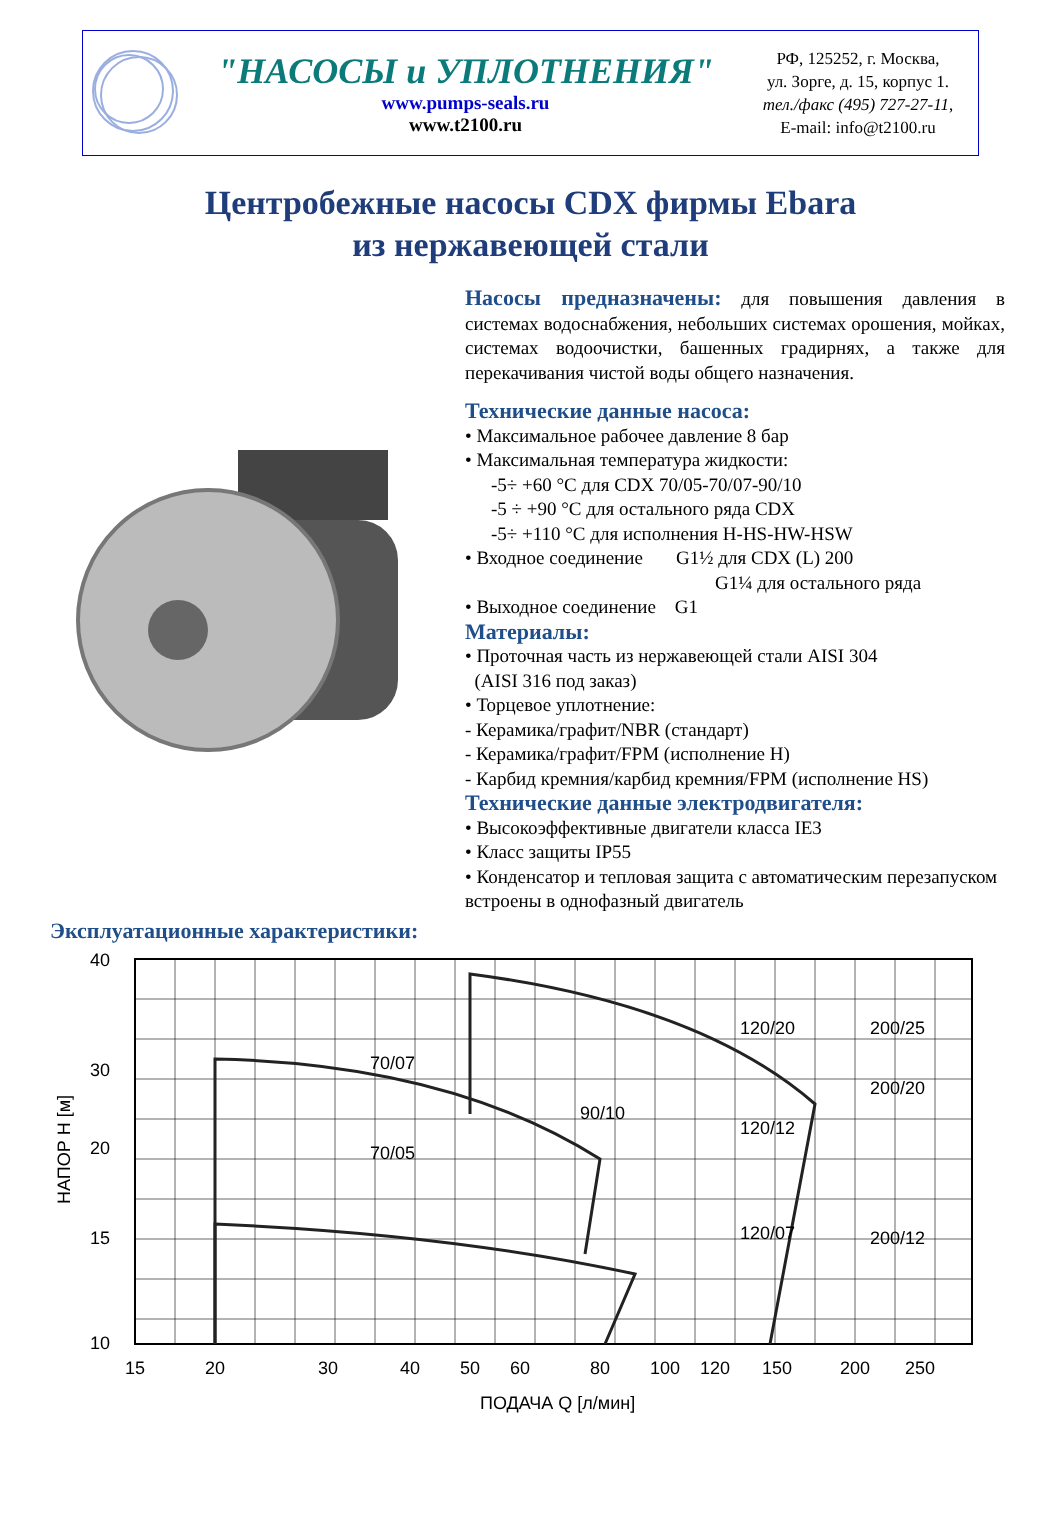"НАСОСЫ и УПЛОТНЕНИЯ"
www.pumps-seals.ru
www.t2100.ru
РФ, 125252, г. Москва,
ул. Зорге, д. 15, корпус 1.
тел./факс (495) 727-27-11,
E-mail: info@t2100.ru
Центробежные насосы CDX фирмы Ebara
из нержавеющей стали
Насосы предназначены: для повышения давления в системах водоснабжения, небольших системах орошения, мойках, системах водоочистки, башенных градирнях, а также для перекачивания чистой воды общего назначения.
Технические данные насоса:
• Максимальное рабочее давление 8 бар
• Максимальная температура жидкости:
-5÷ +60 °С для CDX 70/05-70/07-90/10
-5 ÷ +90 °С для остального ряда CDX
-5÷ +110 °С для исполнения H-HS-HW-HSW
• Входное соединение G1½ для CDX (L) 200
G1¼ для остального ряда
• Выходное соединение G1
Материалы:
• Проточная часть из нержавеющей стали AISI 304
(AISI 316 под заказ)
• Торцевое уплотнение:
- Керамика/графит/NBR (стандарт)
- Керамика/графит/FPM (исполнение H)
- Карбид кремния/карбид кремния/FPM (исполнение HS)
Технические данные электродвигателя:
• Высокоэффективные двигатели класса IE3
• Класс защиты IP55
• Конденсатор и тепловая защита с автоматическим перезапуском встроены в однофазный двигатель
Эксплуатационные характеристики:
40
30
20
15
10
НАПОР H [м]
15
20
30
40
50
60
80
100
120
150
200
250
70/07
70/05
90/10
120/20
120/12
120/07
200/25
200/20
200/12
ПОДАЧА Q [л/мин]